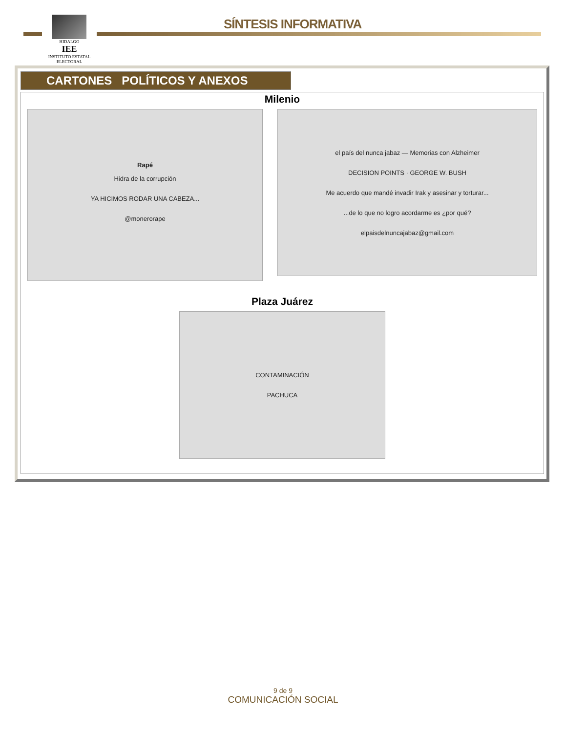HIDALGO
IEE
INSTITUTO ESTATAL ELECTORAL
SÍNTESIS INFORMATIVA
CARTONES POLÍTICOS Y ANEXOS
Milenio
Rapé
Hidra de la corrupción
YA HICIMOS RODAR UNA CABEZA...
@monerorape
el país del nunca jabaz — Memorias con Alzheimer
DECISION POINTS · GEORGE W. BUSH
Me acuerdo que mandé invadir Irak y asesinar y torturar...
...de lo que no logro acordarme es ¿por qué?
elpaisdelnuncajabaz@gmail.com
Plaza Juárez
CONTAMINACIÓN
PACHUCA
9 de 9
COMUNICACIÓN SOCIAL